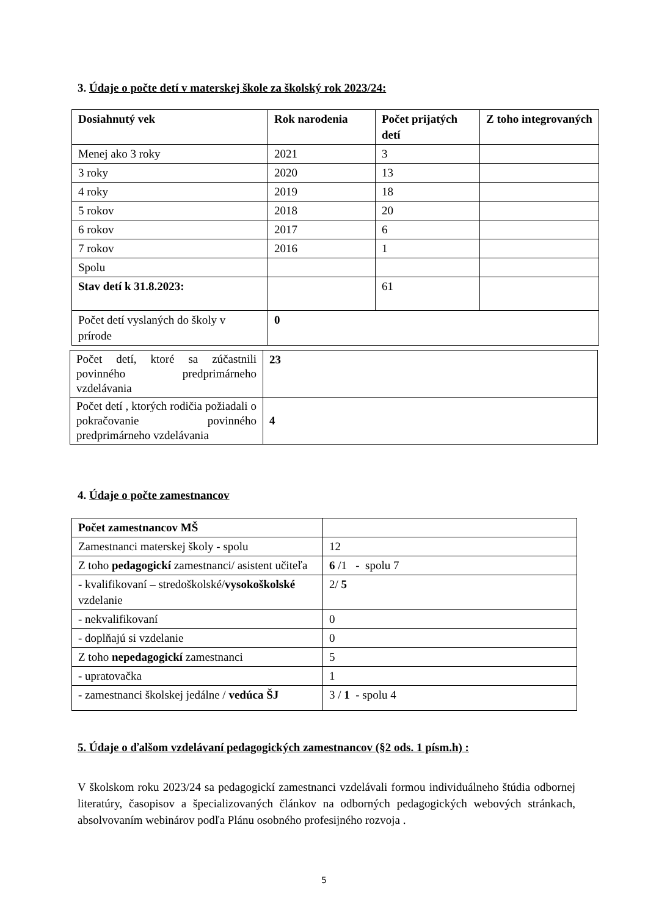3. Údaje o počte detí v materskej škole za školský rok 2023/24:
| Dosiahnutý vek | Rok narodenia | Počet prijatých detí | Z toho integrovaných |
| --- | --- | --- | --- |
| Menej ako 3 roky | 2021 | 3 | |
| 3 roky | 2020 | 13 | |
| 4 roky | 2019 | 18 | |
| 5 rokov | 2018 | 20 | |
| 6 rokov | 2017 | 6 | |
| 7 rokov | 2016 | 1 | |
| Spolu | | | |
| Stav detí k 31.8.2023: | | 61 | |
| Počet detí vyslaných do školy v prírode | 0 | | |
| Počet detí, ktoré sa zúčastnili povinného predprimárneho vzdelávania | 23 |
| Počet detí , ktorých rodičia požiadali o pokračovanie povinného predprimárneho vzdelávania | 4 |
4. Údaje o počte zamestnancov
| Počet zamestnancov MŠ | |
| Zamestnanci materskej školy - spolu | 12 |
| Z toho pedagogickí zamestnanci/ asistent učiteľa | 6 /1 - spolu 7 |
| - kvalifikovaní – stredoškolské/ vysokoškolské vzdelanie | 2/ 5 |
| - nekvalifikovaní | 0 |
| - doplňajú si vzdelanie | 0 |
| Z toho nepedagogickí zamestnanci | 5 |
| - upratovačka | 1 |
| - zamestnanci školskej jedálne / vedúca ŠJ | 3 / 1 - spolu 4 |
5. Údaje o ďalšom vzdelávaní pedagogických zamestnancov (§2 ods. 1 písm.h) :
V školskom roku 2023/24 sa pedagogickí zamestnanci vzdelávali formou individuálneho štúdia odbornej literatúry, časopisov a špecializovaných článkov na odborných pedagogických webových stránkach, absolvovaním webinárov podľa Plánu osobného profesijného rozvoja .
5